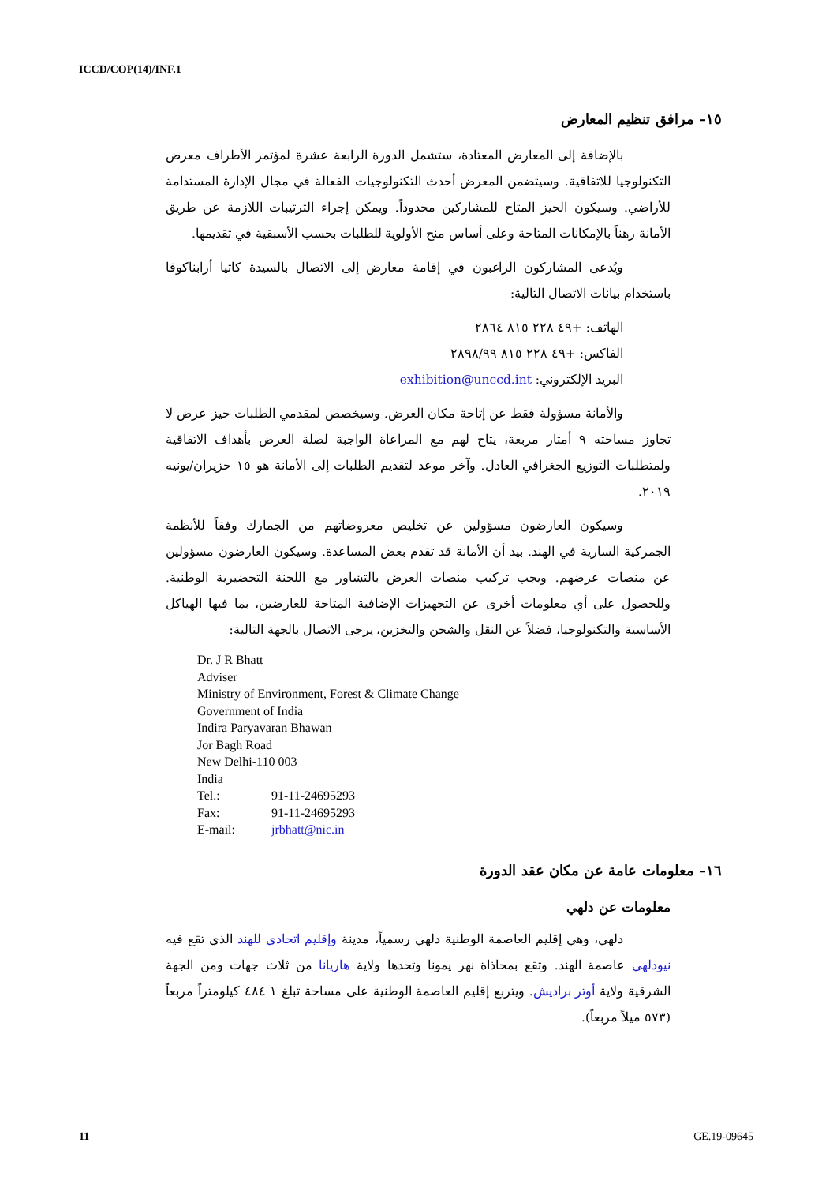ICCD/COP(14)/INF.1
١٥– مرافق تنظيم المعارض
بالإضافة إلى المعارض المعتادة، ستشمل الدورة الرابعة عشرة لمؤتمر الأطراف معرض التكنولوجيا للاتفاقية. وسيتضمن المعرض أحدث التكنولوجيات الفعالة في مجال الإدارة المستدامة للأراضي. وسيكون الحيز المتاح للمشاركين محدوداً. ويمكن إجراء الترتيبات اللازمة عن طريق الأمانة رهناً بالإمكانات المتاحة وعلى أساس منح الأولوية للطلبات بحسب الأسبقية في تقديمها.
ويُدعى المشاركون الراغبون في إقامة معارض إلى الاتصال بالسيدة كاتيا أرابناكوفا باستخدام بيانات الاتصال التالية:
الهاتف: ‎+٤٩ ٢٢٨ ٨١٥ ٢٨٦٤
الفاكس: ‎+٤٩ ٢٢٨ ٨١٥ ٢٨٩٨/٩٩
البريد الإلكتروني: exhibition@unccd.int
والأمانة مسؤولة فقط عن إتاحة مكان العرض. وسيخصص لمقدمي الطلبات حيز عرض لا تجاوز مساحته ٩ أمتار مربعة، يتاح لهم مع المراعاة الواجبة لصلة العرض بأهداف الاتفاقية ولمتطلبات التوزيع الجغرافي العادل. وآخر موعد لتقديم الطلبات إلى الأمانة هو ١٥ حزيران/يونيه ٢٠١٩.
وسيكون العارضون مسؤولين عن تخليص معروضاتهم من الجمارك وفقاً للأنظمة الجمركية السارية في الهند. بيد أن الأمانة قد تقدم بعض المساعدة. وسيكون العارضون مسؤولين عن منصات عرضهم. ويجب تركيب منصات العرض بالتشاور مع اللجنة التحضيرية الوطنية. وللحصول على أي معلومات أخرى عن التجهيزات الإضافية المتاحة للعارضين، بما فيها الهياكل الأساسية والتكنولوجيا، فضلاً عن النقل والشحن والتخزين، يرجى الاتصال بالجهة التالية:
Dr. J R Bhatt
Adviser
Ministry of Environment, Forest & Climate Change
Government of India
Indira Paryavaran Bhawan
Jor Bagh Road
New Delhi-110 003
India
Tel.: 91-11-24695293
Fax: 91-11-24695293
E-mail: jrbhatt@nic.in
١٦– معلومات عامة عن مكان عقد الدورة
معلومات عن دلهي
دلهي، وهي إقليم العاصمة الوطنية دلهي رسمياً، مدينة وإقليم اتحادي للهند الذي تقع فيه نيودلهي عاصمة الهند. وتقع بمحاذاة نهر يمونا وتحدها ولاية هاريانا من ثلاث جهات ومن الجهة الشرقية ولاية أوتر براديش. ويتربع إقليم العاصمة الوطنية على مساحة تبلغ ١ ٤٨٤ كيلومتراً مربعاً (٥٧٣ ميلاً مربعاً).
11 GE.19-09645